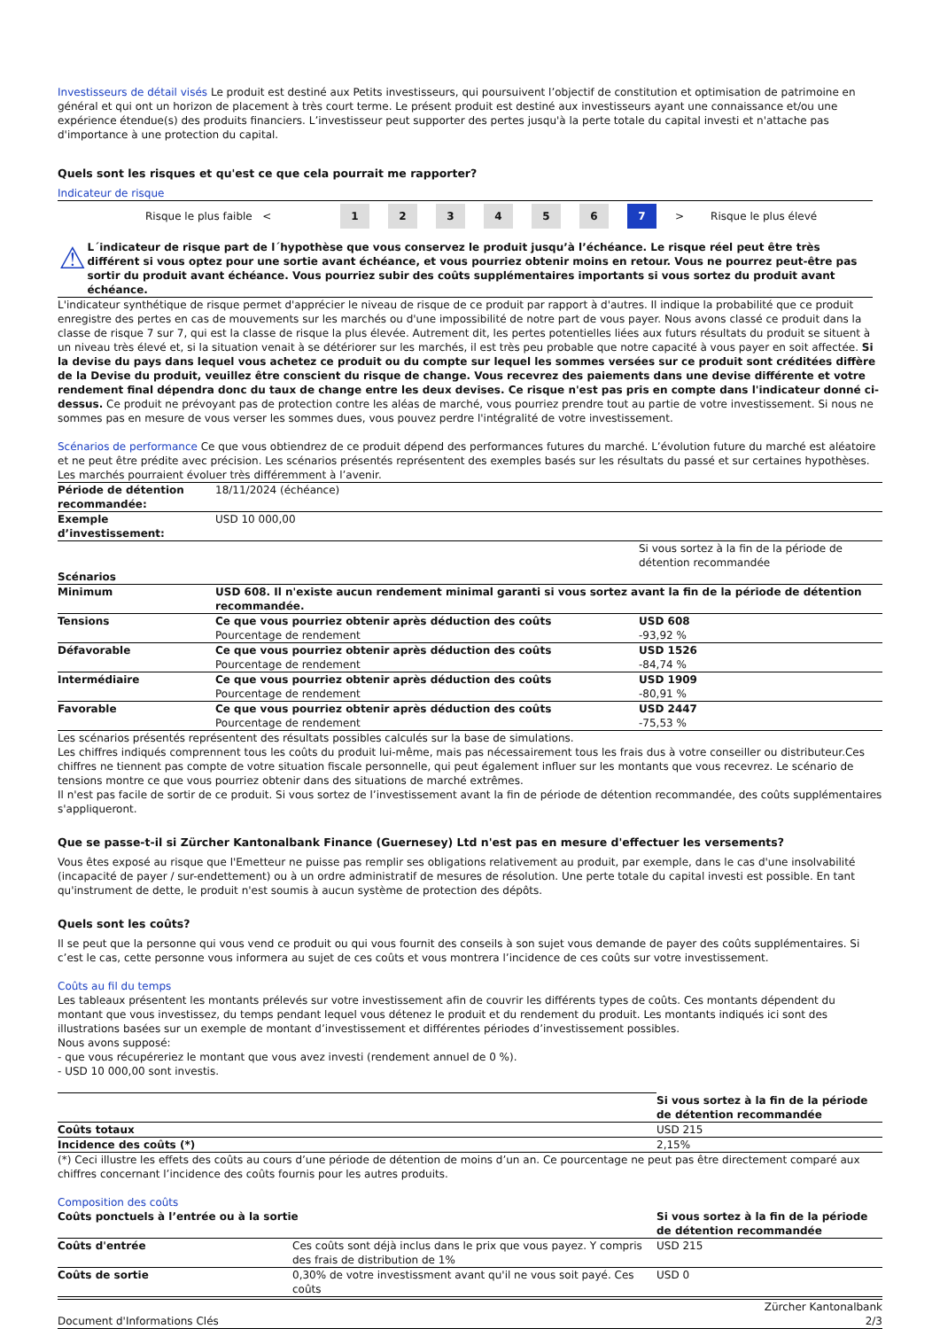Investisseurs de détail visés Le produit est destiné aux Petits investisseurs, qui poursuivent l’objectif de constitution et optimisation de patrimoine en général et qui ont un horizon de placement à très court terme. Le présent produit est destiné aux investisseurs ayant une connaissance et/ou une expérience étendue(s) des produits financiers. L’investisseur peut supporter des pertes jusqu'à la perte totale du capital investi et n'attache pas d'importance à une protection du capital.
Quels sont les risques et qu'est ce que cela pourrait me rapporter?
Indicateur de risque
Risque le plus faible < 123456 7 > Risque le plus élevé
⚠
L´indicateur de risque part de l´hypothèse que vous conservez le produit jusqu’à l’échéance. Le risque réel peut être très différent si vous optez pour une sortie avant échéance, et vous pourriez obtenir moins en retour. Vous ne pourrez peut-être pas sortir du produit avant échéance. Vous pourriez subir des coûts supplémentaires importants si vous sortez du produit avant échéance.
L'indicateur synthétique de risque permet d'apprécier le niveau de risque de ce produit par rapport à d'autres. Il indique la probabilité que ce produit enregistre des pertes en cas de mouvements sur les marchés ou d'une impossibilité de notre part de vous payer. Nous avons classé ce produit dans la classe de risque 7 sur 7, qui est la classe de risque la plus élevée. Autrement dit, les pertes potentielles liées aux futurs résultats du produit se situent à un niveau très élevé et, si la situation venait à se détériorer sur les marchés, il est très peu probable que notre capacité à vous payer en soit affectée. Si la devise du pays dans lequel vous achetez ce produit ou du compte sur lequel les sommes versées sur ce produit sont créditées diffère de la Devise du produit, veuillez être conscient du risque de change. Vous recevrez des paiements dans une devise différente et votre rendement final dépendra donc du taux de change entre les deux devises. Ce risque n'est pas pris en compte dans l'indicateur donné ci-dessus. Ce produit ne prévoyant pas de protection contre les aléas de marché, vous pourriez prendre tout au partie de votre investissement. Si nous ne sommes pas en mesure de vous verser les sommes dues, vous pouvez perdre l'intégralité de votre investissement.
Scénarios de performance Ce que vous obtiendrez de ce produit dépend des performances futures du marché. L’évolution future du marché est aléatoire et ne peut être prédite avec précision. Les scénarios présentés représentent des exemples basés sur les résultats du passé et sur certaines hypothèses. Les marchés pourraient évoluer très différemment à l’avenir.
| Période de détention recommandée: | 18/11/2024 (échéance) | |
| Exemple d’investissement: | USD 10 000,00 | |
| | | Si vous sortez à la fin de la période de détention recommandée |
| Scénarios | | |
| Minimum | USD 608. Il n'existe aucun rendement minimal garanti si vous sortez avant la fin de la période de détention recommandée. | |
| Tensions | Ce que vous pourriez obtenir après déduction des coûts Pourcentage de rendement | USD 608 -93,92 % |
| Défavorable | Ce que vous pourriez obtenir après déduction des coûts Pourcentage de rendement | USD 1526 -84,74 % |
| Intermédiaire | Ce que vous pourriez obtenir après déduction des coûts Pourcentage de rendement | USD 1909 -80,91 % |
| Favorable | Ce que vous pourriez obtenir après déduction des coûts Pourcentage de rendement | USD 2447 -75,53 % |
Les scénarios présentés représentent des résultats possibles calculés sur la base de simulations.
Les chiffres indiqués comprennent tous les coûts du produit lui-même, mais pas nécessairement tous les frais dus à votre conseiller ou distributeur.Ces chiffres ne tiennent pas compte de votre situation fiscale personnelle, qui peut également influer sur les montants que vous recevrez. Le scénario de tensions montre ce que vous pourriez obtenir dans des situations de marché extrêmes.
Il n'est pas facile de sortir de ce produit. Si vous sortez de l’investissement avant la fin de période de détention recommandée, des coûts supplémentaires s'appliqueront.
Que se passe-t-il si Zürcher Kantonalbank Finance (Guernesey) Ltd n'est pas en mesure d'effectuer les versements?
Vous êtes exposé au risque que l'Emetteur ne puisse pas remplir ses obligations relativement au produit, par exemple, dans le cas d'une insolvabilité (incapacité de payer / sur-endettement) ou à un ordre administratif de mesures de résolution. Une perte totale du capital investi est possible. En tant qu'instrument de dette, le produit n'est soumis à aucun système de protection des dépôts.
Quels sont les coûts?
Il se peut que la personne qui vous vend ce produit ou qui vous fournit des conseils à son sujet vous demande de payer des coûts supplémentaires. Si c’est le cas, cette personne vous informera au sujet de ces coûts et vous montrera l’incidence de ces coûts sur votre investissement.
Coûts au fil du temps
Les tableaux présentent les montants prélevés sur votre investissement afin de couvrir les différents types de coûts. Ces montants dépendent du montant que vous investissez, du temps pendant lequel vous détenez le produit et du rendement du produit. Les montants indiqués ici sont des illustrations basées sur un exemple de montant d’investissement et différentes périodes d’investissement possibles.
Nous avons supposé:
- que vous récupéreriez le montant que vous avez investi (rendement annuel de 0 %).
- USD 10 000,00 sont investis.
| | Si vous sortez à la fin de la période de détention recommandée |
| Coûts totaux | USD 215 |
| Incidence des coûts (*) | 2,15% |
(*) Ceci illustre les effets des coûts au cours d’une période de détention de moins d’un an. Ce pourcentage ne peut pas être directement comparé aux chiffres concernant l’incidence des coûts fournis pour les autres produits.
Composition des coûts
| Coûts ponctuels à l’entrée ou à la sortie | | Si vous sortez à la fin de la période de détention recommandée |
| --- | --- | --- |
| Coûts d'entrée | Ces coûts sont déjà inclus dans le prix que vous payez. Y compris des frais de distribution de 1% | USD 215 |
| Coûts de sortie | 0,30% de votre investissment avant qu'il ne vous soit payé. Ces coûts | USD 0 |
Document d'Informations Clés Zürcher Kantonalbank
2/3